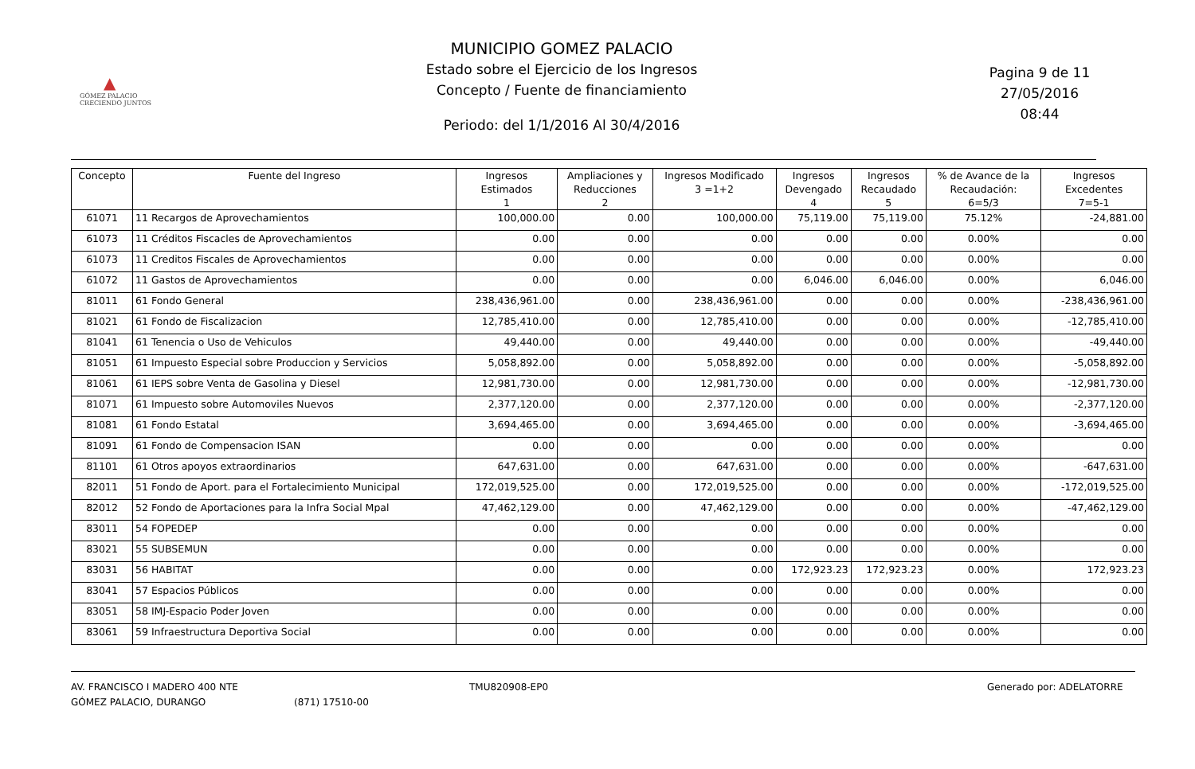▲
GÓMEZ PALACIO
CRECIENDO JUNTOS
MUNICIPIO GOMEZ PALACIO
Estado sobre el Ejercicio de los Ingresos
Concepto / Fuente de financiamiento
Periodo: del 1/1/2016 Al 30/4/2016
Pagina 9 de 11
27/05/2016
08:44
| Concepto | Fuente del Ingreso | Ingresos Estimados 1 | Ampliaciones y Reducciones 2 | Ingresos Modificado 3 =1+2 | Ingresos Devengado 4 | Ingresos Recaudado 5 | % de Avance de la Recaudación: 6=5/3 | Ingresos Excedentes 7=5-1 |
| --- | --- | --- | --- | --- | --- | --- | --- | --- |
| 61071 | 11 Recargos de Aprovechamientos | 100,000.00 | 0.00 | 100,000.00 | 75,119.00 | 75,119.00 | 75.12% | -24,881.00 |
| 61073 | 11 Créditos Fiscacles de Aprovechamientos | 0.00 | 0.00 | 0.00 | 0.00 | 0.00 | 0.00% | 0.00 |
| 61073 | 11 Creditos Fiscales de Aprovechamientos | 0.00 | 0.00 | 0.00 | 0.00 | 0.00 | 0.00% | 0.00 |
| 61072 | 11 Gastos de Aprovechamientos | 0.00 | 0.00 | 0.00 | 6,046.00 | 6,046.00 | 0.00% | 6,046.00 |
| 81011 | 61 Fondo General | 238,436,961.00 | 0.00 | 238,436,961.00 | 0.00 | 0.00 | 0.00% | -238,436,961.00 |
| 81021 | 61 Fondo de Fiscalizacion | 12,785,410.00 | 0.00 | 12,785,410.00 | 0.00 | 0.00 | 0.00% | -12,785,410.00 |
| 81041 | 61 Tenencia o Uso de Vehiculos | 49,440.00 | 0.00 | 49,440.00 | 0.00 | 0.00 | 0.00% | -49,440.00 |
| 81051 | 61 Impuesto Especial sobre Produccion y Servicios | 5,058,892.00 | 0.00 | 5,058,892.00 | 0.00 | 0.00 | 0.00% | -5,058,892.00 |
| 81061 | 61 IEPS sobre Venta de Gasolina y Diesel | 12,981,730.00 | 0.00 | 12,981,730.00 | 0.00 | 0.00 | 0.00% | -12,981,730.00 |
| 81071 | 61 Impuesto sobre Automoviles Nuevos | 2,377,120.00 | 0.00 | 2,377,120.00 | 0.00 | 0.00 | 0.00% | -2,377,120.00 |
| 81081 | 61 Fondo Estatal | 3,694,465.00 | 0.00 | 3,694,465.00 | 0.00 | 0.00 | 0.00% | -3,694,465.00 |
| 81091 | 61 Fondo de Compensacion ISAN | 0.00 | 0.00 | 0.00 | 0.00 | 0.00 | 0.00% | 0.00 |
| 81101 | 61 Otros apoyos extraordinarios | 647,631.00 | 0.00 | 647,631.00 | 0.00 | 0.00 | 0.00% | -647,631.00 |
| 82011 | 51 Fondo de Aport. para el Fortalecimiento Municipal | 172,019,525.00 | 0.00 | 172,019,525.00 | 0.00 | 0.00 | 0.00% | -172,019,525.00 |
| 82012 | 52 Fondo de Aportaciones para la Infra Social Mpal | 47,462,129.00 | 0.00 | 47,462,129.00 | 0.00 | 0.00 | 0.00% | -47,462,129.00 |
| 83011 | 54 FOPEDEP | 0.00 | 0.00 | 0.00 | 0.00 | 0.00 | 0.00% | 0.00 |
| 83021 | 55 SUBSEMUN | 0.00 | 0.00 | 0.00 | 0.00 | 0.00 | 0.00% | 0.00 |
| 83031 | 56 HABITAT | 0.00 | 0.00 | 0.00 | 172,923.23 | 172,923.23 | 0.00% | 172,923.23 |
| 83041 | 57 Espacios Públicos | 0.00 | 0.00 | 0.00 | 0.00 | 0.00 | 0.00% | 0.00 |
| 83051 | 58 IMJ-Espacio Poder Joven | 0.00 | 0.00 | 0.00 | 0.00 | 0.00 | 0.00% | 0.00 |
| 83061 | 59 Infraestructura Deportiva Social | 0.00 | 0.00 | 0.00 | 0.00 | 0.00 | 0.00% | 0.00 |
AV. FRANCISCO I MADERO 400 NTE
GÓMEZ PALACIO, DURANGO
(871) 17510-00 TMU820908-EP0 Generado por: ADELATORRE